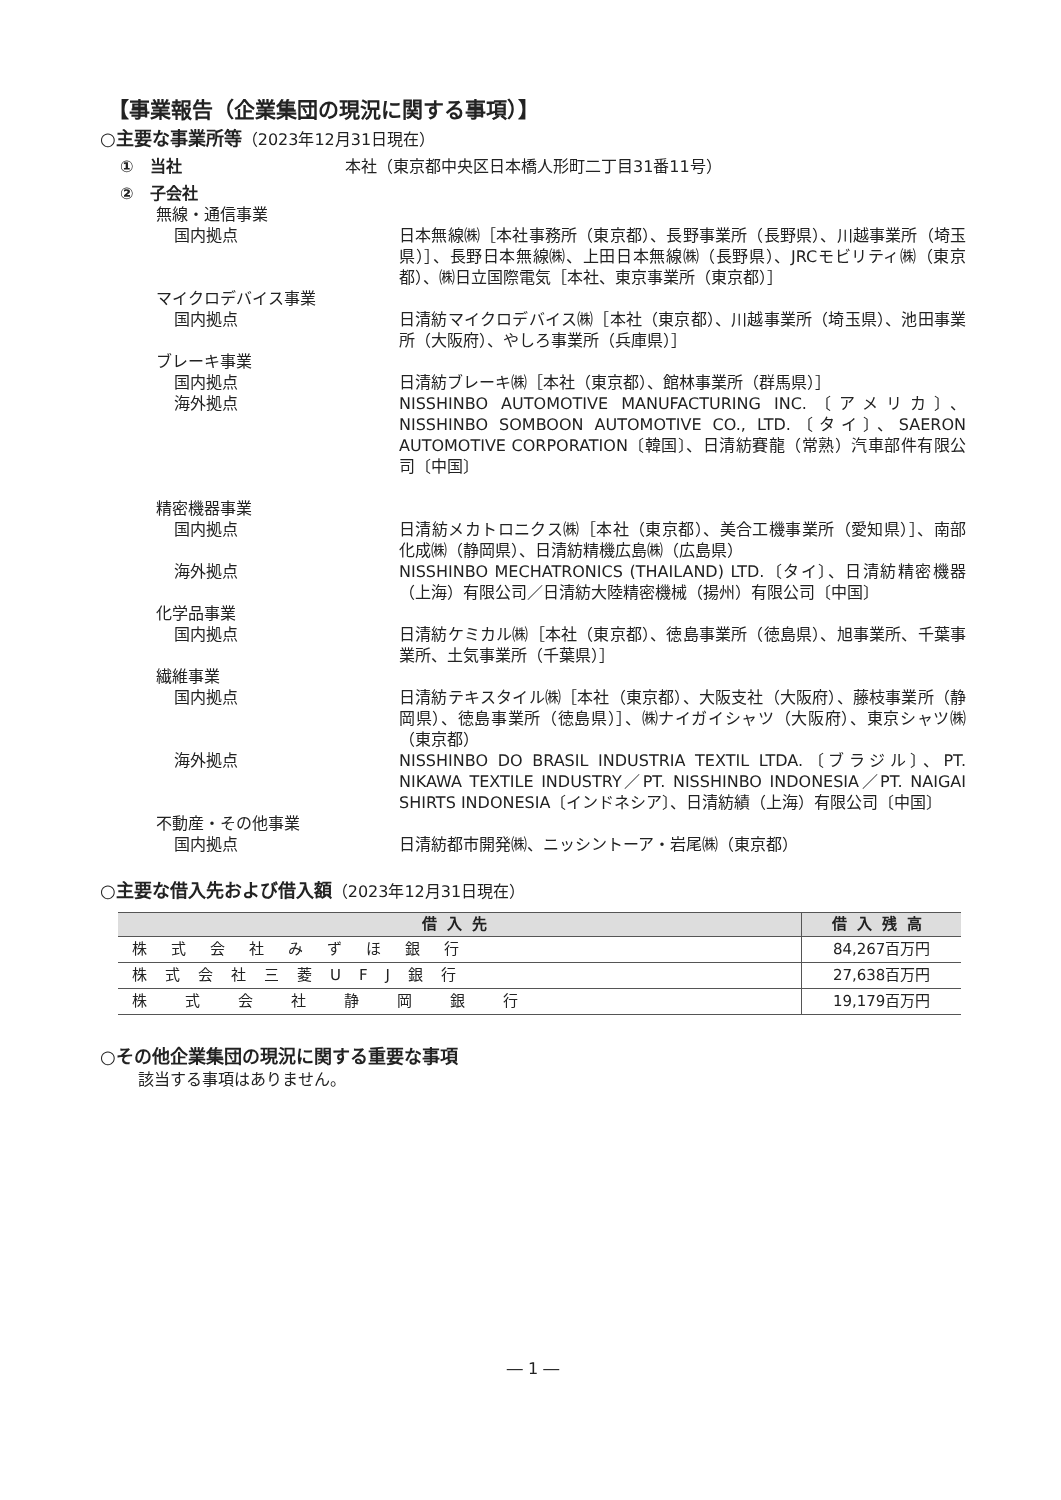【事業報告（企業集団の現況に関する事項）】
○主要な事業所等（2023年12月31日現在）
①　当社 本社（東京都中央区日本橋人形町二丁目31番11号）
②　子会社
無線・通信事業
国内拠点 日本無線㈱［本社事務所（東京都）、長野事業所（長野県）、川越事業所（埼玉県）］、長野日本無線㈱、上田日本無線㈱（長野県）、JRCモビリティ㈱（東京都）、㈱日立国際電気［本社、東京事業所（東京都）］
マイクロデバイス事業
国内拠点 日清紡マイクロデバイス㈱［本社（東京都）、川越事業所（埼玉県）、池田事業所（大阪府）、やしろ事業所（兵庫県）］
ブレーキ事業
国内拠点 日清紡ブレーキ㈱［本社（東京都）、館林事業所（群馬県）］
海外拠点 NISSHINBO AUTOMOTIVE MANUFACTURING INC.〔アメリカ〕、NISSHINBO SOMBOON AUTOMOTIVE CO., LTD.〔タイ〕、SAERON AUTOMOTIVE CORPORATION〔韓国〕、日清紡賽龍（常熟）汽車部件有限公司〔中国〕
精密機器事業
国内拠点 日清紡メカトロニクス㈱［本社（東京都）、美合工機事業所（愛知県）］、南部化成㈱（静岡県）、日清紡精機広島㈱（広島県）
海外拠点 NISSHINBO MECHATRONICS (THAILAND) LTD.〔タイ〕、日清紡精密機器（上海）有限公司／日清紡大陸精密機械（揚州）有限公司〔中国〕
化学品事業
国内拠点 日清紡ケミカル㈱［本社（東京都）、徳島事業所（徳島県）、旭事業所、千葉事業所、土気事業所（千葉県）］
繊維事業
国内拠点 日清紡テキスタイル㈱［本社（東京都）、大阪支社（大阪府）、藤枝事業所（静岡県）、徳島事業所（徳島県）］、㈱ナイガイシャツ（大阪府）、東京シャツ㈱（東京都）
海外拠点 NISSHINBO DO BRASIL INDUSTRIA TEXTIL LTDA.〔ブラジル〕、PT. NIKAWA TEXTILE INDUSTRY／PT. NISSHINBO INDONESIA／PT. NAIGAI SHIRTS INDONESIA〔インドネシア〕、日清紡績（上海）有限公司〔中国〕
不動産・その他事業
国内拠点 日清紡都市開発㈱、ニッシントーア・岩尾㈱（東京都）
○主要な借入先および借入額（2023年12月31日現在）
| 借入先 | 借入残高 |
| --- | --- |
| 株式会社みずほ銀行 | 84,267百万円 |
| 株式会社三菱UFJ銀行 | 27,638百万円 |
| 株式会社静岡銀行 | 19,179百万円 |
○その他企業集団の現況に関する重要な事項
該当する事項はありません。
― 1 ―